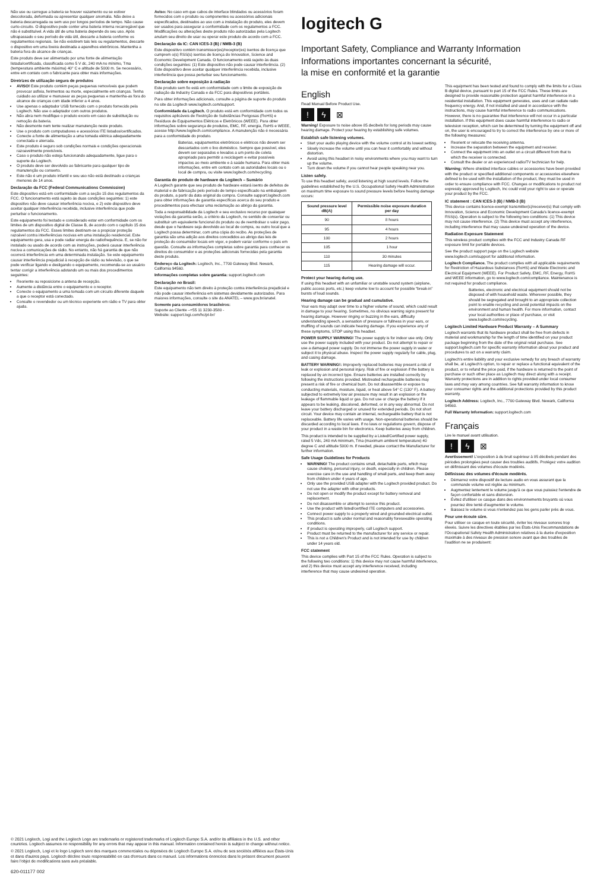Não use ou carregue a bateria se houver vazamento ou se estiver descolorada, deformada ou apresentar qualquer anomalia. Não deixe a bateria descarregada ou sem uso por longos períodos de tempo. Não cause curto-circuito. O dispositivo pode conter uma bateria interna recarregável que não é substituível. A vida útil de uma bateria depende do seu uso. Após ultrapassado o seu período de vida útil, descarte a bateria conforme os regulamentos regionais. Se não existirem tais leis ou regulamentos, descarte o dispositivo em uma lixeira destinada a aparelhos eletrônicos. Mantenha a bateria fora do alcance de crianças.
Este produto deve ser alimentado por uma fonte de alimentação listada/certificada, classificada como 5 V dc, 240 mA no mínimo, Tma (temperatura ambiente máxima) 40° C e altitude de 5000 m. Se necessário, entre em contato com o fabricante para obter mais informações.
Diretrizes de utilização segura de produtos
AVISO! Este produto contém peças pequenas removíveis que podem provocar asfixia, ferimentos ou morte, especialmente em crianças. Tenha cuidado ao utilizar e manusear as peças pequenas e mantenha-as fora do alcance de crianças com idade inferior a 4 anos.
Use apenas o adaptador USB fornecido com o produto fornecido pela Logitech. Não use o adaptador com outros produtos.
Não abra nem modifique o produto exceto em caso de substituição ou remoção da bateria.
Não desmonte nem tente realizar manutenção neste produto.
Use o produto com computadores e acessórios ITE listados/certificados.
Conecte a fonte de alimentação a uma tomada elétrica adequadamente conectada e aterrada.
Este produto é seguro sob condições normais e condições operacionais razoavelmente previsíveis.
Caso o produto não esteja funcionando adequadamente, ligue para o suporte da Logitech.
O produto deve ser devolvido ao fabricante para qualquer tipo de manutenção ou conserto.
Este não é um produto infantil e seu uso não está destinado a crianças menores de 14 anos.
Declaração da FCC (Federal Communications Commission)
Este dispositivo está em conformidade com a seção 15 dos regulamentos da FCC. O funcionamento está sujeito às duas condições seguintes: 1) este dispositivo não deve causar interferência nociva, e 2) este dispositivo deve aceitar qualquer interferência recebida, inclusive interferência que pode perturbar o funcionamento.
Este equipamento foi testado e considerado estar em conformidade com os limites de um dispositivo digital de Classe B, de acordo com o capítulo 15 dos regulamentos da FCC. Esses limites destinam-se a propiciar proteção razoável contra interferências nocivas em uma instalação residencial. Este equipamento gera, usa e pode radiar energia de radiofrequência. E, se não for instalado ou usado de acordo com as instruções, poderá causar interferência nociva a comunicações de rádio. No entanto, não há garantia de que não ocorrerá interferência em uma determinada instalação. Se este equipamento causar interferência prejudicial à recepção de rádio ou televisão, o que se pode verificar ligando e desligando o equipamento, recomenda-se ao usuário tentar corrigir a interferência adotando um ou mais dos procedimentos seguintes:
Reoriente ou reposicione a antena de recepção.
Aumente a distância entre o equipamento e o receptor.
Conecte o equipamento a uma tomada com um circuito diferente daquele a que o receptor está conectado.
Consulte o revendedor ou um técnico experiente em rádio e TV para obter ajuda.
Aviso: No caso em que cabos de interface blindados ou acessórios foram fornecidos com o produto ou componentes ou acessórios adicionais especificados, destinados ao uso com a instalação do produto, eles devem ser usados para assegurar a conformidade com os regulamentos a FCC. Modificações ou alterações deste produto não autorizadas pela Logitech anulam seu direito de usar ou operar este produto de acordo com a FCC.
Declaração da IC: CAN ICES-3 (B) / NMB-3 (B)
Este dispositivo contém transmissor(es)/receptor(es) isentos de licença que cumprem o(s) RSS(s) isentos de licença do Innovation, Science and Economic Development Canada. O funcionamento está sujeito às duas condições seguintes: (1) Este dispositivo não pode causar interferência. (2) Este dispositivo deve aceitar qualquer interferência recebida, inclusive interferência que possa perturbar seu funcionamento.
Declaração sobre exposição à radiação
Este produto sem fio está em conformidade com o limite de exposição de radiação da Industry Canada e da FCC para dispositivos portáteis.
Para obter informações adicionais, consulte a página de suporte do produto no site da Logitech www.logitech.com/support.
Conformidade da Logitech. O produto está em conformidade com todos os requisitos aplicáveis de Restrição de Substâncias Perigosas (RoHS) e Resíduos de Equipamentos Elétricos e Eletrônicos (WEEE). Para obter informações sobre segurança de produtos, EMC, RF, energia, RoHS e WEEE, acesse http://www.logitech.com/compliance. A manutenção não é necessária para a conformidade do produto.
Baterias, equipamentos eletrônicos e elétricos não devem ser descartados com o lixo doméstico. Sempre que possível, eles devem ser separados e levados a um ponto de coleta apropriado para permitir a reciclagem e evitar possíveis impactos ao meio ambiente e à saúde humana. Para obter mais informações, entre em contato com as autoridades locais ou o local de compra, ou visite www.logitech.com/recycling.
Garantia do produto de hardware da Logitech – Sumário
A Logitech garante que seu produto de hardware estará isento de defeitos de material e de fabricação pelo período de tempo especificado na embalagem do produto, a partir da data original da compra. Consulte support.logitech.com para obter informações de garantia específicas acerca do seu produto e procedimentos para efectuar uma reclamação ao abrigo da garantia.
Toda a responsabilidade da Logitech e seu exclusivo recurso por quaisquer violações da garantia serão, a critério da Logitech, no sentido de consertar ou substituir um equivalente funcional do produto ou de reembolsar o valor pago, desde que o hardware seja devolvido ao local de compra, ou outro local que a Logitech possa determinar, com uma cópia do recibo. As proteções de garantia são uma adição aos direitos concedidos ao abrigo das leis de proteção do consumidor locais em vigor, e podem variar conforme o país em questão. Consulte as informações completas sobre garantia para conhecer os direitos do consumidor e as proteções adicionais fornecidas pela garantia deste produto.
Endereço da Logitech: Logitech, Inc., 7700 Gateway Blvd. Newark, California 94560.
Informações completas sobre garantia: support.logitech.com
Declaração no Brasil:
Este equipamento não tem direito à proteção contra interferência prejudicial e não pode causar interferência em sistemas devidamente autorizados. Para maiores informações, consulte o site da ANATEL – www.gov.br/anatel.
Somente para consumidores brasileiros:
Suporte ao Cliente –+55 11 3230-3580 -
Website: support.logi.com/hc/pt-br/
© 2021 Logitech, Logi and the Logitech Logo are trademarks or registered trademarks of Logitech Europe S.A. and/or its affiliates in the U.S. and other countries. Logitech assumes no responsibility for any errors that may appear in this manual. Information contained herein is subject to change without notice.
© 2021 Logitech, Logi et le logo Logitech sont des marques commerciales ou déposées de Logitech Europe S.A. et/ou de ses sociétés affiliées aux États-Unis et dans d'autres pays. Logitech décline toute responsabilité en cas d'erreurs dans ce manuel. Les informations énoncées dans le présent document peuvent faire l'objet de modifications sans avis préalable.
620-011177 002
logitech G
Important Safety, Compliance and Warranty Information
Informations importantes concernant la sécurité,
la mise en conformité et la garantie
English
Read Manual Before Product Use.
! ϟ ⊠
Warning! Exposure to noise above 85 decibels for long periods may cause hearing damage. Protect your hearing by establishing safe volumes.
Establish safe listening volumes.
Start your audio playing device with the volume control at its lowest setting.
Slowly increase the volume until you can hear it comfortably and without distortion.
Avoid using this headset in noisy environments where you may want to turn up the volume.
Turn down the volume if you cannot hear people speaking near you.
Listen safely.
To use this headset safely, avoid listening at high sound levels. Follow the guidelines established by the U.S. Occupational Safety Health Administration on maximum time exposure to sound pressure levels before hearing damage occurs:
| Sound pressure level dB(A) | Permissible noise exposure duration per day |
| --- | --- |
| 90 | 8 hours |
| 95 | 4 hours |
| 100 | 2 hours |
| 105 | 1 hour |
| 110 | 30 minutes |
| 115 | Hearing damage will occur. |
Protect your hearing during use.
If using this headset with an unfamiliar or unstable sound system (airplane, public access ports, etc.) keep volume low to account for possible “break-in” bursts of loud sounds.
Hearing damage can be gradual and cumulative.
Your ears may adapt over time to a higher volume of sound, which could result in damage to your hearing. Sometimes, no obvious warning signs present for hearing damage. However ringing or buzzing in the ears, difficulty understanding speech, a sensation of pressure or fullness in your ears, or muffling of sounds can indicate hearing damage. If you experience any of these symptoms, STOP using this headset.
POWER SUPPLY WARNING! The power supply is for indoor use only. Only use the power supply included with your product. Do not attempt to repair or use a damaged power supply. Do not immerse the power supply in water or subject it to physical abuse. Inspect the power supply regularly for cable, plug, and casing damage.
BATTERY WARNING!: Improperly replaced batteries may present a risk of leak or explosion and personal injury. Risk of fire or explosion if the battery is replaced by an incorrect type. Ensure batteries are installed correctly by following the instructions provided. Mistreated rechargeable batteries may present a risk of fire or chemical burn. Do not disassemble or expose to conducting materials, moisture, liquid, or heat above 54° C (130° F). A battery subjected to extremely low air pressure may result in an explosion or the leakage of flammable liquid or gas. Do not use or charge the battery if it appears to be leaking, discolored, deformed, or in any way abnormal. Do not leave your battery discharged or unused for extended periods. Do not short circuit. Your device may contain an internal, rechargeable battery that is not replaceable. Battery life varies with usage. Non-operational batteries should be discarded according to local laws. If no laws or regulations govern, dispose of your product in a waste bin for electronics. Keep batteries away from children.
This product is intended to be supplied by a Listed/Certified power supply, rated 5 Vdc, 240 mA minimum, Tma (maximum ambient temperature) 40 degree C and altitude 5000 m. If needed, please contact the Manufacturer for further information.
Safe Usage Guidelines for Products
WARNING! The product contains small, detachable parts, which may cause choking, personal injury, or death, especially in children. Please exercise care in the use and handling of small parts, and keep them away from children under 4 years of age.
Only use the provided USB adapter with the Logitech provided product. Do not use the adapter with other products.
Do not open or modify the product except for battery removal and replacement.
Do not disassemble or attempt to service this product.
Use the product with listed/certified ITE computers and accessories.
Connect power supply to a properly wired and grounded electrical outlet.
This product is safe under normal and reasonably foreseeable operating conditions.
If product is operating improperly, call Logitech support.
Product must be returned to the manufacturer for any service or repair.
This is not a Children's Product and is not intended for use by children under 14 years old.
FCC statement
This device complies with Part 15 of the FCC Rules. Operation is subject to the following two conditions: 1) this device may not cause harmful interference, and 2) this device must accept any interference received, including interference that may cause undesired operation.
This equipment has been tested and found to comply with the limits for a Class B digital device, pursuant to part 15 of the FCC Rules. These limits are designed to provide reasonable protection against harmful interference in a residential installation. This equipment generates, uses and can radiate radio frequency energy. And, if not installed and used in accordance with the instructions, may cause harmful interference to radio communications. However, there is no guarantee that interference will not occur in a particular installation. If this equipment does cause harmful interference to radio or television reception, which can be determined by turning the equipment off and on, the user is encouraged to try to correct the interference by one or more of the following measures:
Reorient or relocate the receiving antenna.
Increase the separation between the equipment and receiver.
Connect the equipment into an outlet on a circuit different from that to which the receiver is connected.
Consult the dealer or an experienced radio/TV technician for help.
Warning: Where shielded interface cables or accessories have been provided with the product or specified additional components or accessories elsewhere defined to be used with the installation of the product, they must be used in order to ensure compliance with FCC. Changes or modifications to product not expressly approved by Logitech, Inc could void your right to use or operate your product by the FCC.
IC statement : CAN ICES-3 (B) / NMB-3 (B)
This device contains licence-exempt transmitter(s)/receiver(s) that comply with Innovation, Science and Economic Development Canada's licence-exempt RSS(s). Operation is subject to the following two conditions: (1) This device may not cause interference. (2) This device must accept any interference, including interference that may cause undesired operation of the device.
Radiation Exposure Statement
This wireless product complies with the FCC and Industry Canada RF exposure limit for portable devices.
See the product support page on the Logitech website www.logitech.com/support for additional information.
Logitech Compliance. The product complies with all applicable requirements for Restriction of Hazardous Substances (RoHS) and Waste Electronic and Electrical Equipment (WEEE). For Product Safety, EMC, RF, Energy, RoHS and WEEE information, go to www.logitech.com/compliance. Maintenance is not required for product compliance.
Batteries, electronic and electrical equipment should not be disposed of with household waste. Wherever possible, they should be segregated and brought to an appropriate collection point to enable recycling and avoid potential impacts on the environment and human health. For more information, contact your local authorities or place of purchase, or visit www.logitech.com/recycling.
Logitech Limited Hardware Product Warranty – A Summary
Logitech warrants that its hardware product shall be free from defects in material and workmanship for the length of time identified on your product package beginning from the date of the original retail purchase. See support.logitech.com for specific warranty information about your product and procedures to act on a warranty claim.
Logitech's entire liability and your exclusive remedy for any breach of warranty shall be, at Logitech's option, to repair or replace a functional equivalent of the product, or to refund the price paid, if the hardware is returned to the point of purchase or such other place as Logitech may direct along with a receipt. Warranty protections are in addition to rights provided under local consumer laws and may vary among countries. See full warranty information to know your consumer rights and the additional protections provided by this product warranty.
Logitech Address: Logitech, Inc., 7700 Gateway Blvd. Newark, California 94560.
Full Warranty Information: support.logitech.com
Français
Lire le manuel avant utilisation.
! ϟ ⊠
Avertissement! L'exposition à du bruit supérieur à 85 décibels pendant des périodes prolongées peut causer des troubles auditifs. Protégez votre audition en définissant des volumes d'écoute modérés.
Définissez des volumes d'écoute modérés.
Démarrez votre dispositif de lecture audio en vous assurant que la commande volume est réglée au minimum.
Augmentez lentement le volume jusqu'à ce que vous puissiez l'entendre de façon confortable et sans distorsion.
Évitez d'utiliser ce casque dans des environnements bruyants où vous pourriez être tenté d'augmenter le volume.
Baissez le volume si vous n'entendez pas les gens parler près de vous.
Pour une écoute sûre.
Pour utiliser ce casque en toute sécurité, éviter les niveaux sonores trop élevés. Suivre les directives établies par les États-Unis Recommandations de l'Occupational Safety Health Administration relatives à la durée d'exposition maximale à des niveaux de pression sonore avant que des troubles de l'audition ne se produisent: